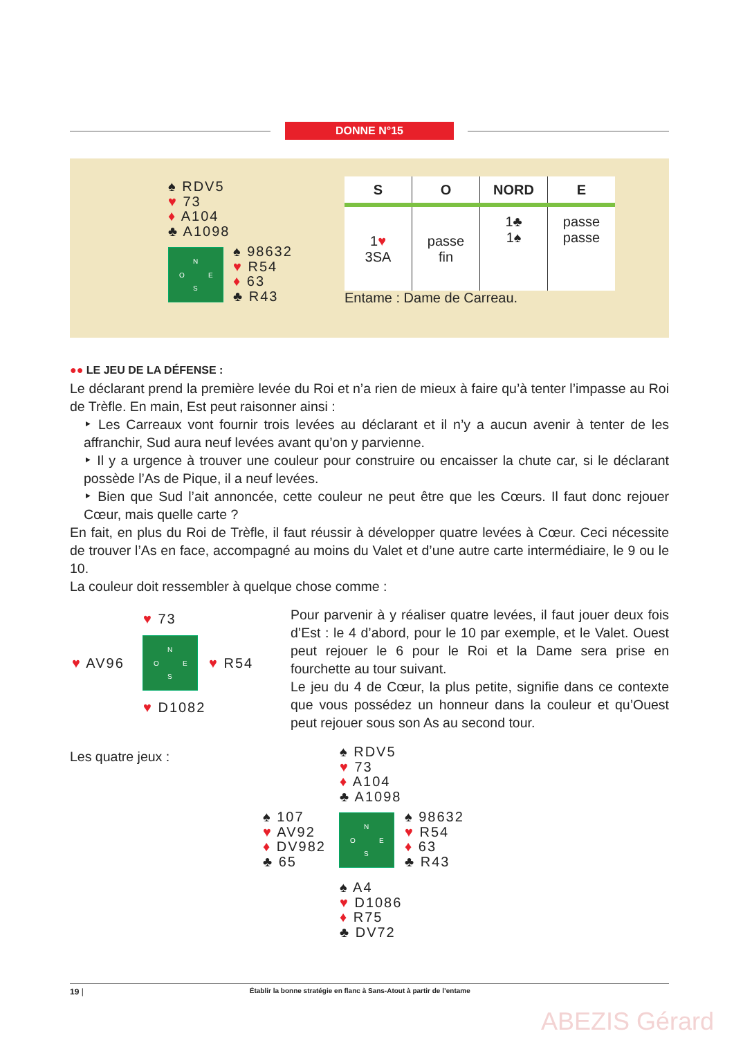DONNE N°15
♠ RDV5
♥ 73
♦ A104
♣ A1098
N
O E
S
♠ 98632
♥ R54
♦ 63
♣ R43
| S | O | NORD | E |
| --- | --- | --- | --- |
| 1 ♥ 3SA | passe fin | 1♣ 1♠ | passe passe |
Entame : Dame de Carreau.
●● LE JEU DE LA DÉFENSE :
Le déclarant prend la première levée du Roi et n’a rien de mieux à faire qu’à tenter l’impasse au Roi de Trèfle. En main, Est peut raisonner ainsi :
‣ Les Carreaux vont fournir trois levées au déclarant et il n’y a aucun avenir à tenter de les affranchir, Sud aura neuf levées avant qu’on y parvienne.
‣ Il y a urgence à trouver une couleur pour construire ou encaisser la chute car, si le déclarant possède l’As de Pique, il a neuf levées.
‣ Bien que Sud l’ait annoncée, cette couleur ne peut être que les Cœurs. Il faut donc rejouer Cœur, mais quelle carte ?
En fait, en plus du Roi de Trèfle, il faut réussir à développer quatre levées à Cœur. Ceci nécessite de trouver l’As en face, accompagné au moins du Valet et d’une autre carte intermédiaire, le 9 ou le 10.
La couleur doit ressembler à quelque chose comme :
♥ 73
♥ AV96
N
O E
S
♥ R54
♥ D1082
Pour parvenir à y réaliser quatre levées, il faut jouer deux fois d’Est : le 4 d’abord, pour le 10 par exemple, et le Valet. Ouest peut rejouer le 6 pour le Roi et la Dame sera prise en fourchette au tour suivant.
Le jeu du 4 de Cœur, la plus petite, signifie dans ce contexte que vous possédez un honneur dans la couleur et qu’Ouest peut rejouer sous son As au second tour.
Les quatre jeux :
♠ RDV5
♥ 73
♦ A104
♣ A1098
♠ 107
♥ AV92
♦ DV982
♣ 65
N
O E
S
♠ 98632
♥ R54
♦ 63
♣ R43
♠ A4
♥ D1086
♦ R75
♣ DV72
19 | Établir la bonne stratégie en flanc à Sans-Atout à partir de l’entame
ABEZIS Gérard